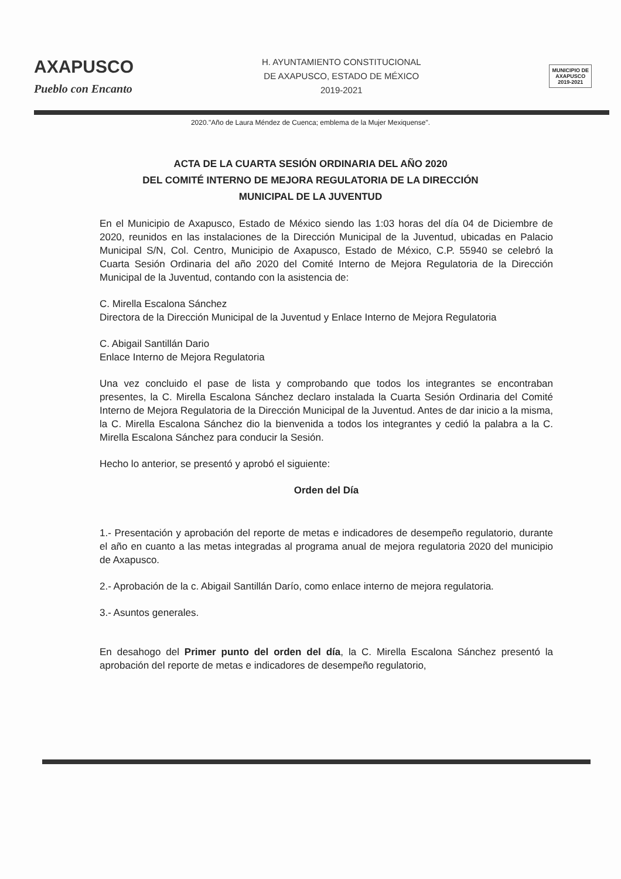AXAPUSCO
Pueblo con Encanto
H. AYUNTAMIENTO CONSTITUCIONAL
DE AXAPUSCO, ESTADO DE MÉXICO
2019-2021
MUNICIPIO DE
AXAPUSCO
2019-2021
2020."Año de Laura Méndez de Cuenca; emblema de la Mujer Mexiquense".
ACTA DE LA CUARTA SESIÓN ORDINARIA DEL AÑO 2020
DEL COMITÉ INTERNO DE MEJORA REGULATORIA DE LA DIRECCIÓN
MUNICIPAL DE LA JUVENTUD
En el Municipio de Axapusco, Estado de México siendo las 1:03 horas del día 04 de Diciembre de 2020, reunidos en las instalaciones de la Dirección Municipal de la Juventud, ubicadas en Palacio Municipal S/N, Col. Centro, Municipio de Axapusco, Estado de México, C.P. 55940 se celebró la Cuarta Sesión Ordinaria del año 2020 del Comité Interno de Mejora Regulatoria de la Dirección Municipal de la Juventud, contando con la asistencia de:
C. Mirella Escalona Sánchez
Directora de la Dirección Municipal de la Juventud y Enlace Interno de Mejora Regulatoria
C. Abigail Santillán Dario
Enlace Interno de Mejora Regulatoria
Una vez concluido el pase de lista y comprobando que todos los integrantes se encontraban presentes, la C. Mirella Escalona Sánchez declaro instalada la Cuarta Sesión Ordinaria del Comité Interno de Mejora Regulatoria de la Dirección Municipal de la Juventud. Antes de dar inicio a la misma, la C. Mirella Escalona Sánchez dio la bienvenida a todos los integrantes y cedió la palabra a la C. Mirella Escalona Sánchez para conducir la Sesión.
Hecho lo anterior, se presentó y aprobó el siguiente:
Orden del Día
1.- Presentación y aprobación del reporte de metas e indicadores de desempeño regulatorio, durante el año en cuanto a las metas integradas al programa anual de mejora regulatoria 2020 del municipio de Axapusco.
2.- Aprobación de la c. Abigail Santillán Darío, como enlace interno de mejora regulatoria.
3.- Asuntos generales.
En desahogo del Primer punto del orden del día, la C. Mirella Escalona Sánchez presentó la aprobación del reporte de metas e indicadores de desempeño regulatorio,